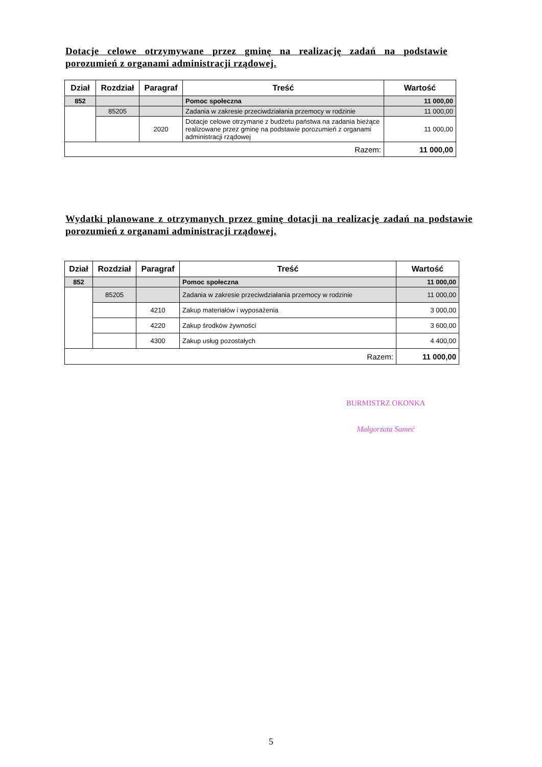Dotacje celowe otrzymywane przez gminę na realizację zadań na podstawie porozumień z organami administracji rządowej.
| Dział | Rozdział | Paragraf | Treść | Wartość |
| --- | --- | --- | --- | --- |
| 852 | | | Pomoc społeczna | 11 000,00 |
| | 85205 | | Zadania w zakresie przeciwdziałania przemocy w rodzinie | 11 000,00 |
| | | 2020 | Dotacje celowe otrzymane z budżetu państwa na zadania bieżące realizowane przez gminę na podstawie porozumień z organami administracji rządowej | 11 000,00 |
| Razem: | | | | 11 000,00 |
Wydatki planowane z otrzymanych przez gminę dotacji na realizację zadań na podstawie porozumień z organami administracji rządowej.
| Dział | Rozdział | Paragraf | Treść | Wartość |
| --- | --- | --- | --- | --- |
| 852 | | | Pomoc społeczna | 11 000,00 |
| | 85205 | | Zadania w zakresie przeciwdziałania przemocy w rodzinie | 11 000,00 |
| | | 4210 | Zakup materiałów i wyposażenia | 3 000,00 |
| | | 4220 | Zakup środków żywności | 3 600,00 |
| | | 4300 | Zakup usług pozostałych | 4 400,00 |
| Razem: | | | | 11 000,00 |
BURMISTRZ OKONKA
Małgorzata Sameć
5